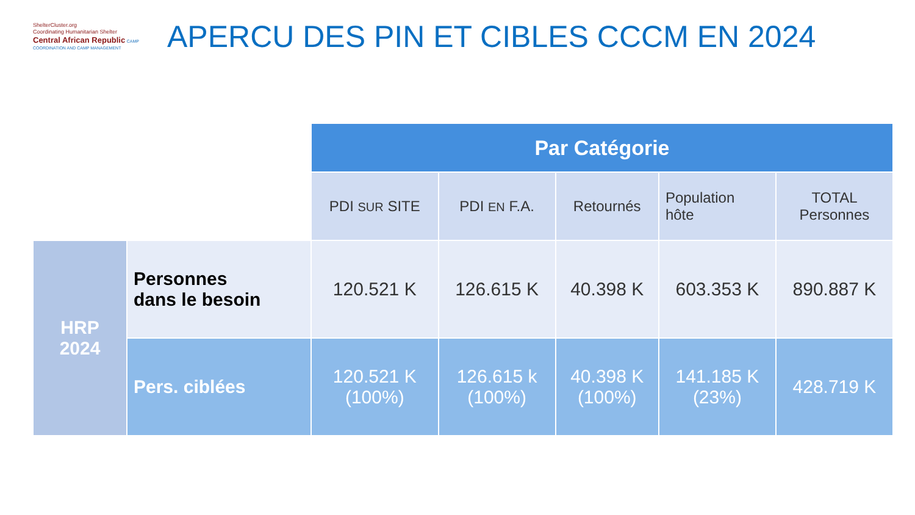ShelterCluster.org
Coordinating Humanitarian Shelter
Central African Republic CAMP COORDINATION AND CAMP MANAGEMENT
APERCU DES PIN ET CIBLES CCCM EN 2024
| | | Par Catégorie | | | | |
| | | PDI SUR SITE | PDI EN F.A. | Retournés | Population hôte | TOTAL Personnes |
| HRP 2024 | Personnes dans le besoin | 120.521 K | 126.615 K | 40.398 K | 603.353 K | 890.887 K |
| | Pers. ciblées | 120.521 K (100%) | 126.615 k (100%) | 40.398 K (100%) | 141.185 K (23%) | 428.719 K |